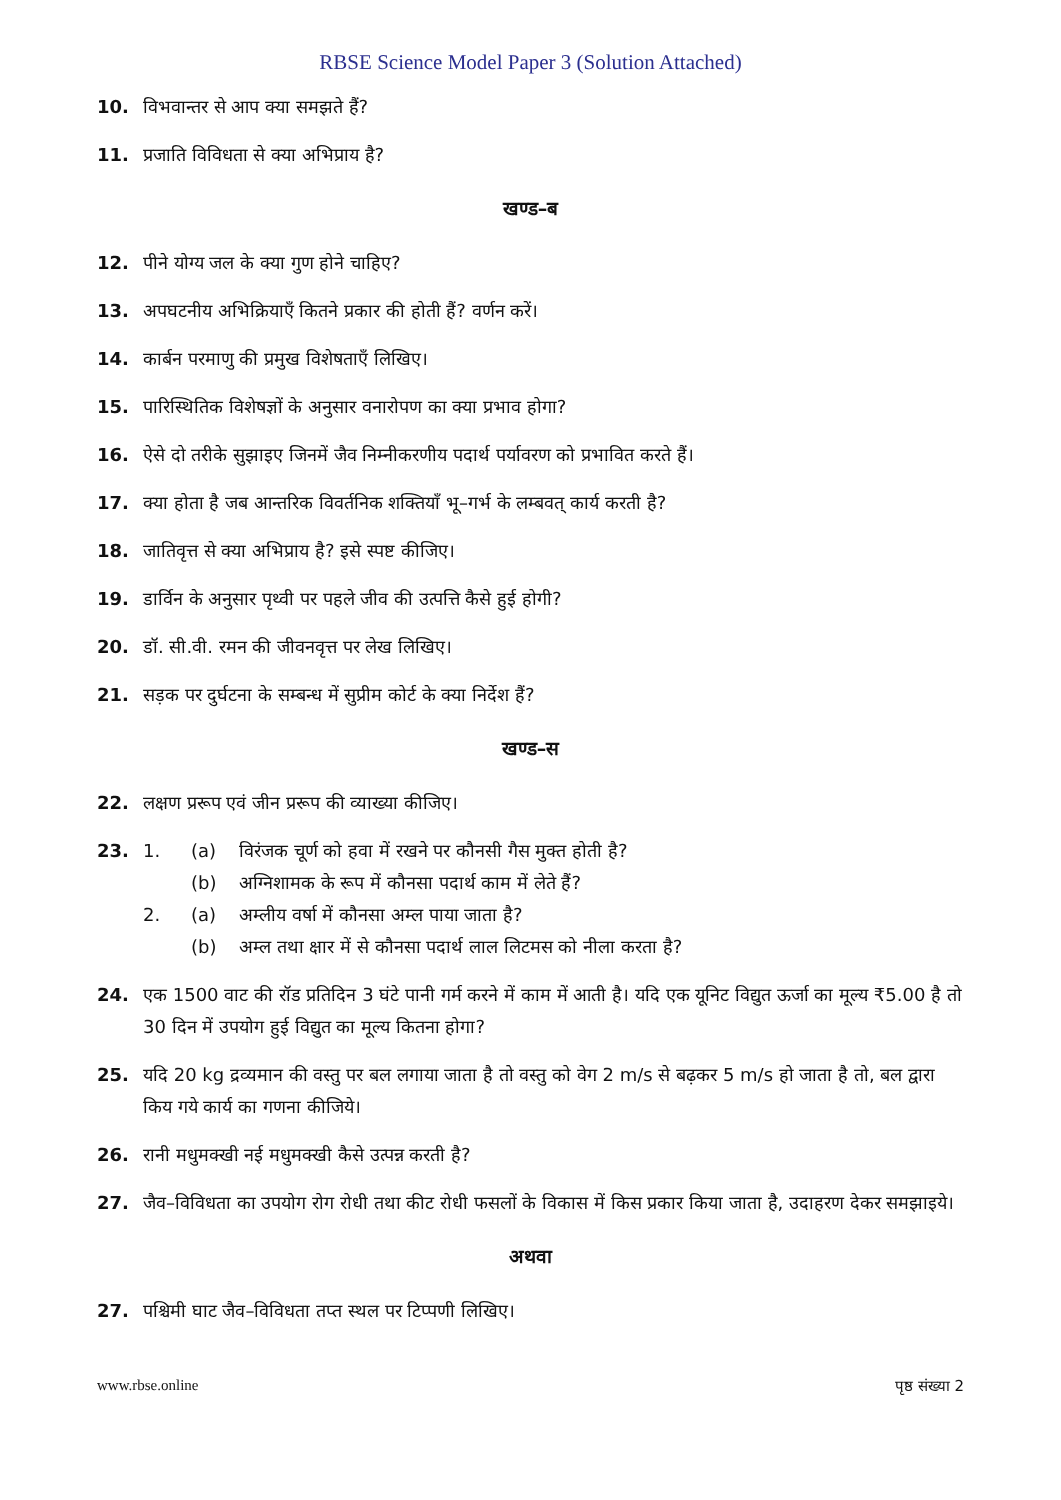RBSE Science Model Paper 3 (Solution Attached)
10. विभवान्तर से आप क्या समझते हैं?
11. प्रजाति विविधता से क्या अभिप्राय है?
खण्ड–ब
12. पीने योग्य जल के क्या गुण होने चाहिए?
13. अपघटनीय अभिक्रियाएँ कितने प्रकार की होती हैं? वर्णन करें।
14. कार्बन परमाणु की प्रमुख विशेषताएँ लिखिए।
15. पारिस्थितिक विशेषज्ञों के अनुसार वनारोपण का क्या प्रभाव होगा?
16. ऐसे दो तरीके सुझाइए जिनमें जैव निम्नीकरणीय पदार्थ पर्यावरण को प्रभावित करते हैं।
17. क्या होता है जब आन्तरिक विवर्तनिक शक्तियाँ भू–गर्भ के लम्बवत् कार्य करती है?
18. जातिवृत्त से क्या अभिप्राय है? इसे स्पष्ट कीजिए।
19. डार्विन के अनुसार पृथ्वी पर पहले जीव की उत्पत्ति कैसे हुई होगी?
20. डॉ. सी.वी. रमन की जीवनवृत्त पर लेख लिखिए।
21. सड़क पर दुर्घटना के सम्बन्ध में सुप्रीम कोर्ट के क्या निर्देश हैं?
खण्ड–स
22. लक्षण प्ररूप एवं जीन प्ररूप की व्याख्या कीजिए।
23.
1. (a) विरंजक चूर्ण को हवा में रखने पर कौनसी गैस मुक्त होती है?
(b) अग्निशामक के रूप में कौनसा पदार्थ काम में लेते हैं?
2. (a) अम्लीय वर्षा में कौनसा अम्ल पाया जाता है?
(b) अम्ल तथा क्षार में से कौनसा पदार्थ लाल लिटमस को नीला करता है?
24. एक 1500 वाट की रॉड प्रतिदिन 3 घंटे पानी गर्म करने में काम में आती है। यदि एक यूनिट विद्युत ऊर्जा का मूल्य ₹5.00 है तो 30 दिन में उपयोग हुई विद्युत का मूल्य कितना होगा?
25. यदि 20 kg द्रव्यमान की वस्तु पर बल लगाया जाता है तो वस्तु को वेग 2 m/s से बढ़कर 5 m/s हो जाता है तो, बल द्वारा किय गये कार्य का गणना कीजिये।
26. रानी मधुमक्खी नई मधुमक्खी कैसे उत्पन्न करती है?
27. जैव–विविधता का उपयोग रोग रोधी तथा कीट रोधी फसलों के विकास में किस प्रकार किया जाता है, उदाहरण देकर समझाइये।
अथवा
27. पश्चिमी घाट जैव–विविधता तप्त स्थल पर टिप्पणी लिखिए।
www.rbse.online पृष्ठ संख्या 2